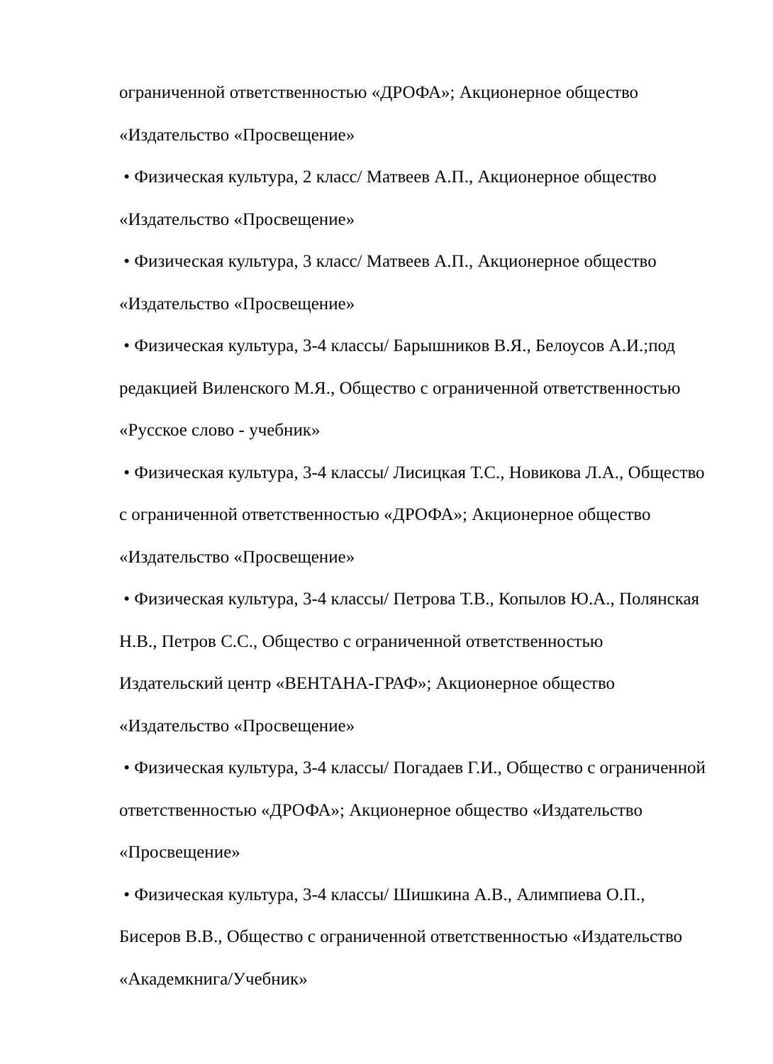ограниченной ответственностью «ДРОФА»; Акционерное общество «Издательство «Просвещение»
• Физическая культура, 2 класс/ Матвеев А.П., Акционерное общество «Издательство «Просвещение»
• Физическая культура, 3 класс/ Матвеев А.П., Акционерное общество «Издательство «Просвещение»
• Физическая культура, 3-4 классы/ Барышников В.Я., Белоусов А.И.;под редакцией Виленского М.Я., Общество с ограниченной ответственностью «Русское слово - учебник»
• Физическая культура, 3-4 классы/ Лисицкая Т.С., Новикова Л.А., Общество с ограниченной ответственностью «ДРОФА»; Акционерное общество «Издательство «Просвещение»
• Физическая культура, 3-4 классы/ Петрова Т.В., Копылов Ю.А., Полянская Н.В., Петров С.С., Общество с ограниченной ответственностью Издательский центр «ВЕНТАНА-ГРАФ»; Акционерное общество «Издательство «Просвещение»
• Физическая культура, 3-4 классы/ Погадаев Г.И., Общество с ограниченной ответственностью «ДРОФА»; Акционерное общество «Издательство «Просвещение»
• Физическая культура, 3-4 классы/ Шишкина А.В., Алимпиева О.П., Бисеров В.В., Общество с ограниченной ответственностью «Издательство «Академкнига/Учебник»